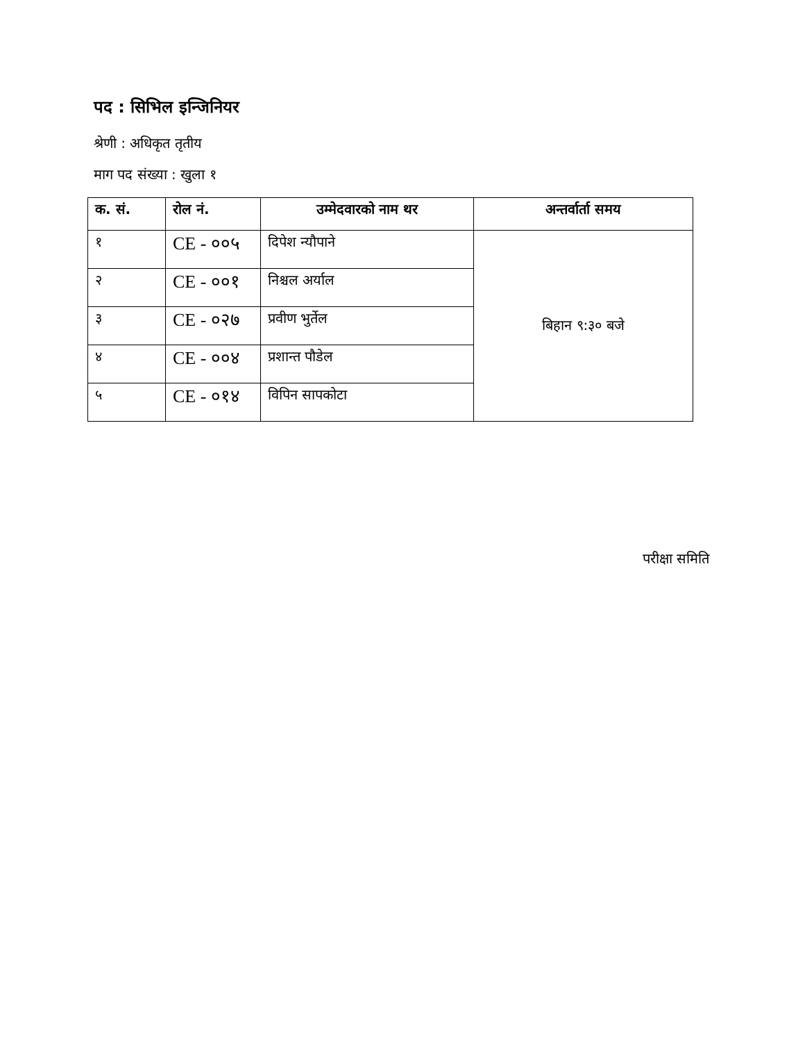पद : सिभिल इन्जिनियर
श्रेणी : अधिकृत तृतीय
माग पद संख्या : खुला १
| क. सं. | रोल नं. | उम्मेदवारको नाम थर | अन्तर्वार्ता समय |
| --- | --- | --- | --- |
| १ | CE - ००५ | दिपेश न्यौपाने | बिहान ९:३० बजे |
| २ | CE - ००१ | निश्चल अर्याल | |
| ३ | CE - ०२७ | प्रवीण भुर्तेल | |
| ४ | CE - ००४ | प्रशान्त पौडेल | |
| ५ | CE - ०१४ | विपिन सापकोटा | |
परीक्षा समिति